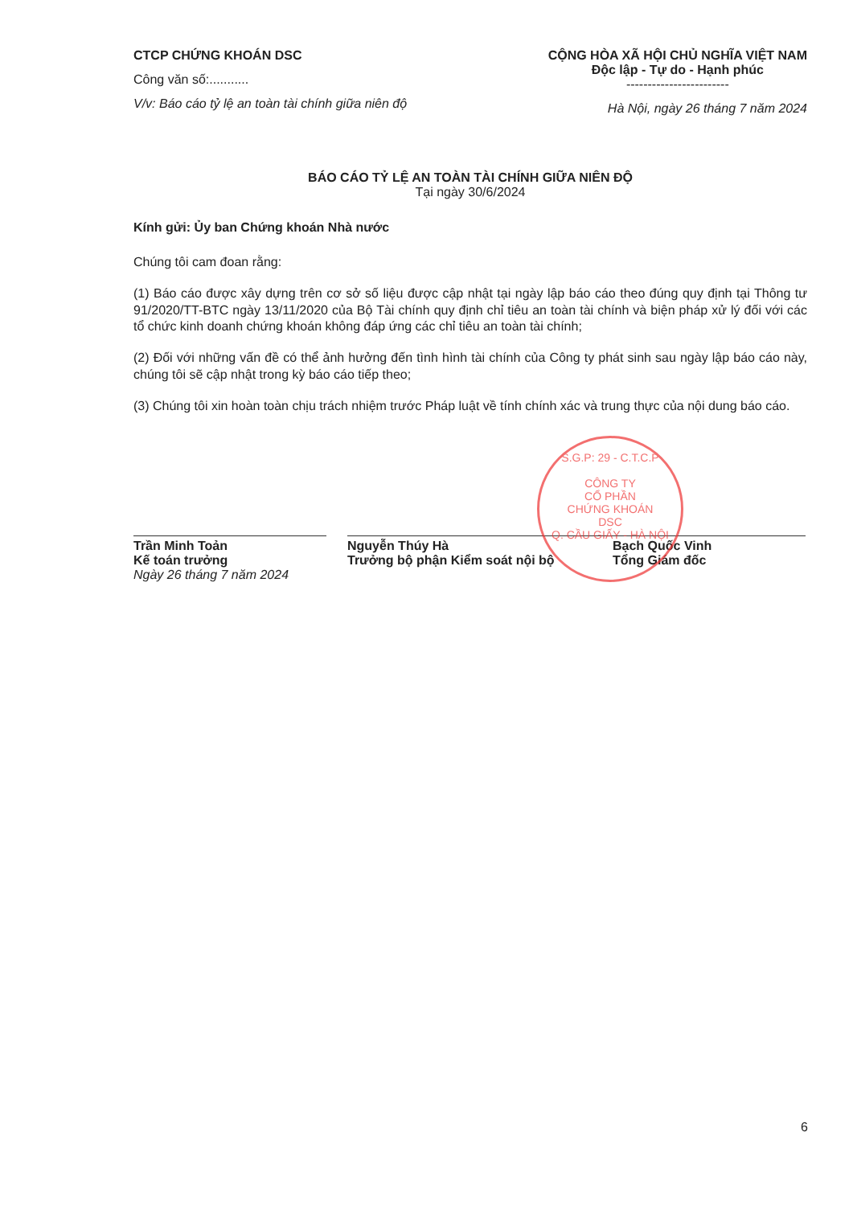CTCP CHỨNG KHOÁN DSC
Công văn số:...........
V/v: Báo cáo tỷ lệ an toàn tài chính giữa niên độ
CỘNG HÒA XÃ HỘI CHỦ NGHĨA VIỆT NAM
Độc lập - Tự do - Hạnh phúc
------------------------
Hà Nội, ngày 26 tháng 7 năm 2024
BÁO CÁO TỶ LỆ AN TOÀN TÀI CHÍNH GIỮA NIÊN ĐỘ
Tại ngày 30/6/2024
Kính gửi: Ủy ban Chứng khoán Nhà nước
Chúng tôi cam đoan rằng:
(1) Báo cáo được xây dựng trên cơ sở số liệu được cập nhật tại ngày lập báo cáo theo đúng quy định tại Thông tư 91/2020/TT-BTC ngày 13/11/2020 của Bộ Tài chính quy định chỉ tiêu an toàn tài chính và biện pháp xử lý đối với các tổ chức kinh doanh chứng khoán không đáp ứng các chỉ tiêu an toàn tài chính;
(2) Đối với những vấn đề có thể ảnh hưởng đến tình hình tài chính của Công ty phát sinh sau ngày lập báo cáo này, chúng tôi sẽ cập nhật trong kỳ báo cáo tiếp theo;
(3) Chúng tôi xin hoàn toàn chịu trách nhiệm trước Pháp luật về tính chính xác và trung thực của nội dung báo cáo.
Trần Minh Toản
Kế toán trưởng
Ngày 26 tháng 7 năm 2024
Nguyễn Thúy Hà
Trưởng bộ phận Kiểm soát nội bộ
Bạch Quốc Vinh
Tổng Giám đốc
S.G.P: 29 - C.T.C.P
CÔNG TY
CỔ PHẦN
CHỨNG KHOÁN
DSC
Q. CẦU GIẤY - HÀ NỘI
6